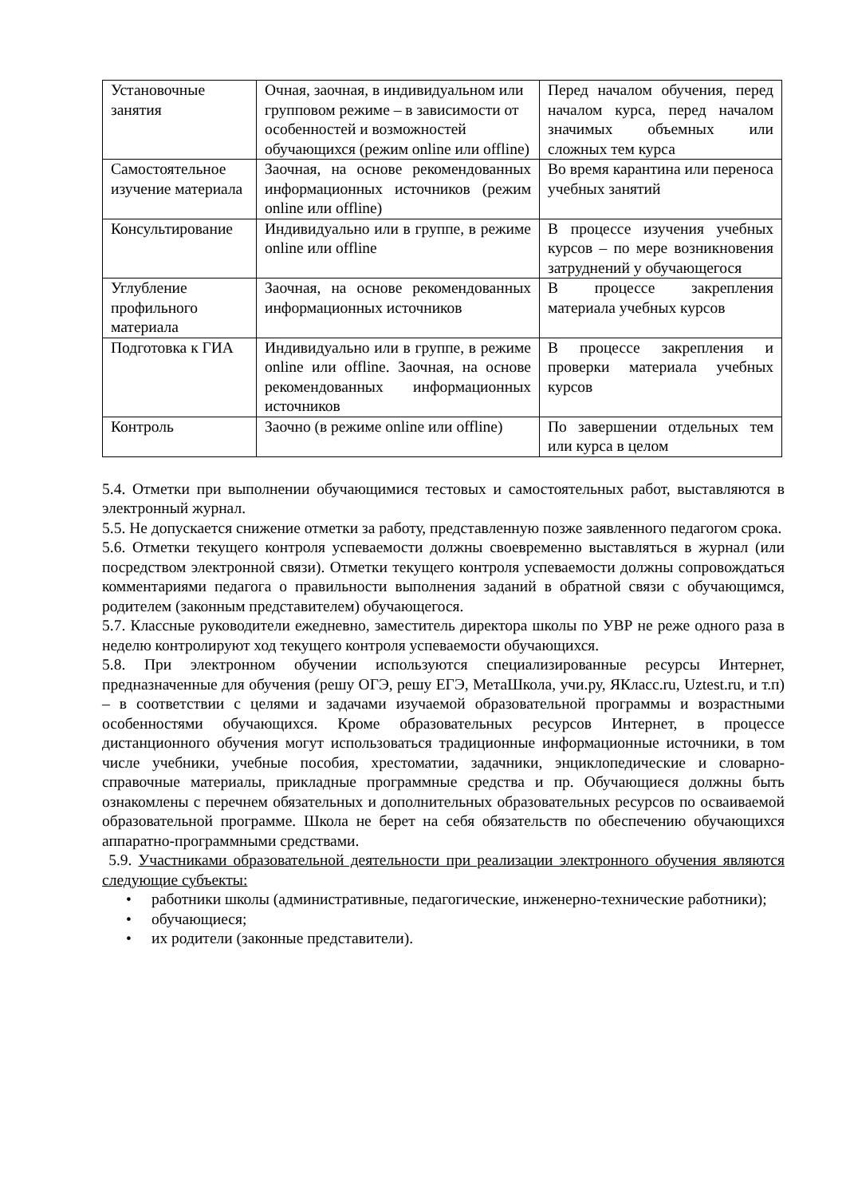| Установочные занятия | Очная, заочная, в индивидуальном или групповом режиме – в зависимости от особенностей и возможностей обучающихся (режим online или offline) | Перед началом обучения, перед началом курса, перед началом значимых объемных или сложных тем курса |
| Самостоятельное изучение материала | Заочная, на основе рекомендованных информационных источников (режим online или offline) | Во время карантина или переноса учебных занятий |
| Консультирование | Индивидуально или в группе, в режиме online или offline | В процессе изучения учебных курсов – по мере возникновения затруднений у обучающегося |
| Углубление профильного материала | Заочная, на основе рекомендованных информационных источников | В процессе закрепления материала учебных курсов |
| Подготовка к ГИА | Индивидуально или в группе, в режиме online или offline. Заочная, на основе рекомендованных информационных источников | В процессе закрепления и проверки материала учебных курсов |
| Контроль | Заочно (в режиме online или offline) | По завершении отдельных тем или курса в целом |
5.4. Отметки при выполнении обучающимися тестовых и самостоятельных работ, выставляются в электронный журнал.
5.5. Не допускается снижение отметки за работу, представленную позже заявленного педагогом срока.
5.6. Отметки текущего контроля успеваемости должны своевременно выставляться в журнал (или посредством электронной связи). Отметки текущего контроля успеваемости должны сопровождаться комментариями педагога о правильности выполнения заданий в обратной связи с обучающимся, родителем (законным представителем) обучающегося.
5.7. Классные руководители ежедневно, заместитель директора школы по УВР не реже одного раза в неделю контролируют ход текущего контроля успеваемости обучающихся.
5.8. При электронном обучении используются специализированные ресурсы Интернет, предназначенные для обучения (решу ОГЭ, решу ЕГЭ, МетаШкола, учи.ру, ЯКласс.ru, Uztest.ru, и т.п) – в соответствии с целями и задачами изучаемой образовательной программы и возрастными особенностями обучающихся. Кроме образовательных ресурсов Интернет, в процессе дистанционного обучения могут использоваться традиционные информационные источники, в том числе учебники, учебные пособия, хрестоматии, задачники, энциклопедические и словарно-справочные материалы, прикладные программные средства и пр. Обучающиеся должны быть ознакомлены с перечнем обязательных и дополнительных образовательных ресурсов по осваиваемой образовательной программе. Школа не берет на себя обязательств по обеспечению обучающихся аппаратно-программными средствами.
5.9. Участниками образовательной деятельности при реализации электронного обучения являются следующие субъекты:
• работники школы (административные, педагогические, инженерно-технические работники);
• обучающиеся;
• их родители (законные представители).